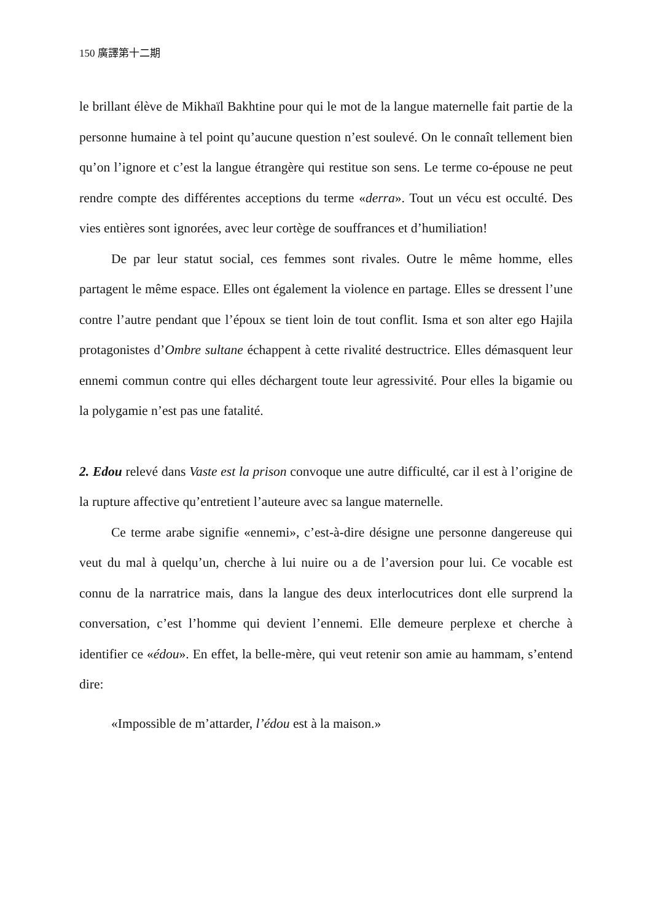150 廣譯第十二期
le brillant élève de Mikhaïl Bakhtine pour qui le mot de la langue maternelle fait partie de la personne humaine à tel point qu’aucune question n’est soulevé. On le connaît tellement bien qu’on l’ignore et c’est la langue étrangère qui restitue son sens. Le terme co-épouse ne peut rendre compte des différentes acceptions du terme «derra». Tout un vécu est occulté. Des vies entières sont ignorées, avec leur cortège de souffrances et d’humiliation!
De par leur statut social, ces femmes sont rivales. Outre le même homme, elles partagent le même espace. Elles ont également la violence en partage. Elles se dressent l’une contre l’autre pendant que l’époux se tient loin de tout conflit. Isma et son alter ego Hajila protagonistes d’Ombre sultane échappent à cette rivalité destructrice. Elles démasquent leur ennemi commun contre qui elles déchargent toute leur agressivité. Pour elles la bigamie ou la polygamie n’est pas une fatalité.
2. Edou relevé dans Vaste est la prison convoque une autre difficulté, car il est à l’origine de la rupture affective qu’entretient l’auteure avec sa langue maternelle.
Ce terme arabe signifie «ennemi», c’est-à-dire désigne une personne dangereuse qui veut du mal à quelqu’un, cherche à lui nuire ou a de l’aversion pour lui. Ce vocable est connu de la narratrice mais, dans la langue des deux interlocutrices dont elle surprend la conversation, c’est l’homme qui devient l’ennemi. Elle demeure perplexe et cherche à identifier ce «édou». En effet, la belle-mère, qui veut retenir son amie au hammam, s’entend dire:
«Impossible de m’attarder, l’édou est à la maison.»